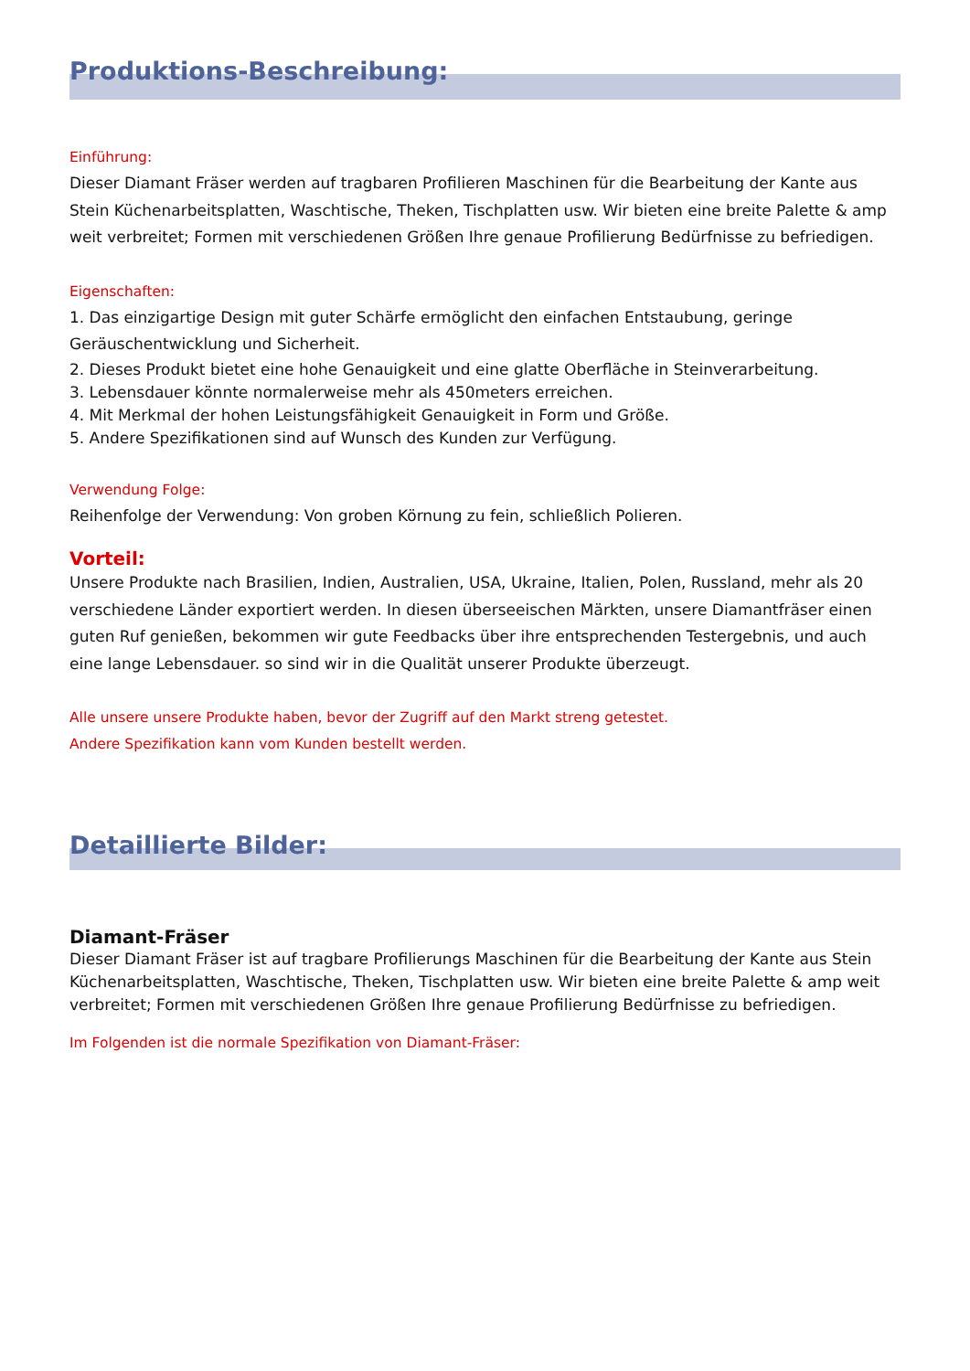Produktions-Beschreibung:
Einführung:
Dieser Diamant Fräser werden auf tragbaren Profilieren Maschinen für die Bearbeitung der Kante aus Stein Küchenarbeitsplatten, Waschtische, Theken, Tischplatten usw. Wir bieten eine breite Palette & amp weit verbreitet; Formen mit verschiedenen Größen Ihre genaue Profilierung Bedürfnisse zu befriedigen.
Eigenschaften:
1. Das einzigartige Design mit guter Schärfe ermöglicht den einfachen Entstaubung, geringe Geräuschentwicklung und Sicherheit.
2. Dieses Produkt bietet eine hohe Genauigkeit und eine glatte Oberfläche in Steinverarbeitung.
3. Lebensdauer könnte normalerweise mehr als 450meters erreichen.
4. Mit Merkmal der hohen Leistungsfähigkeit Genauigkeit in Form und Größe.
5. Andere Spezifikationen sind auf Wunsch des Kunden zur Verfügung.
Verwendung Folge:
Reihenfolge der Verwendung: Von groben Körnung zu fein, schließlich Polieren.
Vorteil:
Unsere Produkte nach Brasilien, Indien, Australien, USA, Ukraine, Italien, Polen, Russland, mehr als 20 verschiedene Länder exportiert werden. In diesen überseeischen Märkten, unsere Diamantfräser einen guten Ruf genießen, bekommen wir gute Feedbacks über ihre entsprechenden Testergebnis, und auch eine lange Lebensdauer. so sind wir in die Qualität unserer Produkte überzeugt.
Alle unsere unsere Produkte haben, bevor der Zugriff auf den Markt streng getestet.
Andere Spezifikation kann vom Kunden bestellt werden.
Detaillierte Bilder:
Diamant-Fräser
Dieser Diamant Fräser ist auf tragbare Profilierungs Maschinen für die Bearbeitung der Kante aus Stein Küchenarbeitsplatten, Waschtische, Theken, Tischplatten usw. Wir bieten eine breite Palette & amp weit verbreitet; Formen mit verschiedenen Größen Ihre genaue Profilierung Bedürfnisse zu befriedigen.
Im Folgenden ist die normale Spezifikation von Diamant-Fräser: